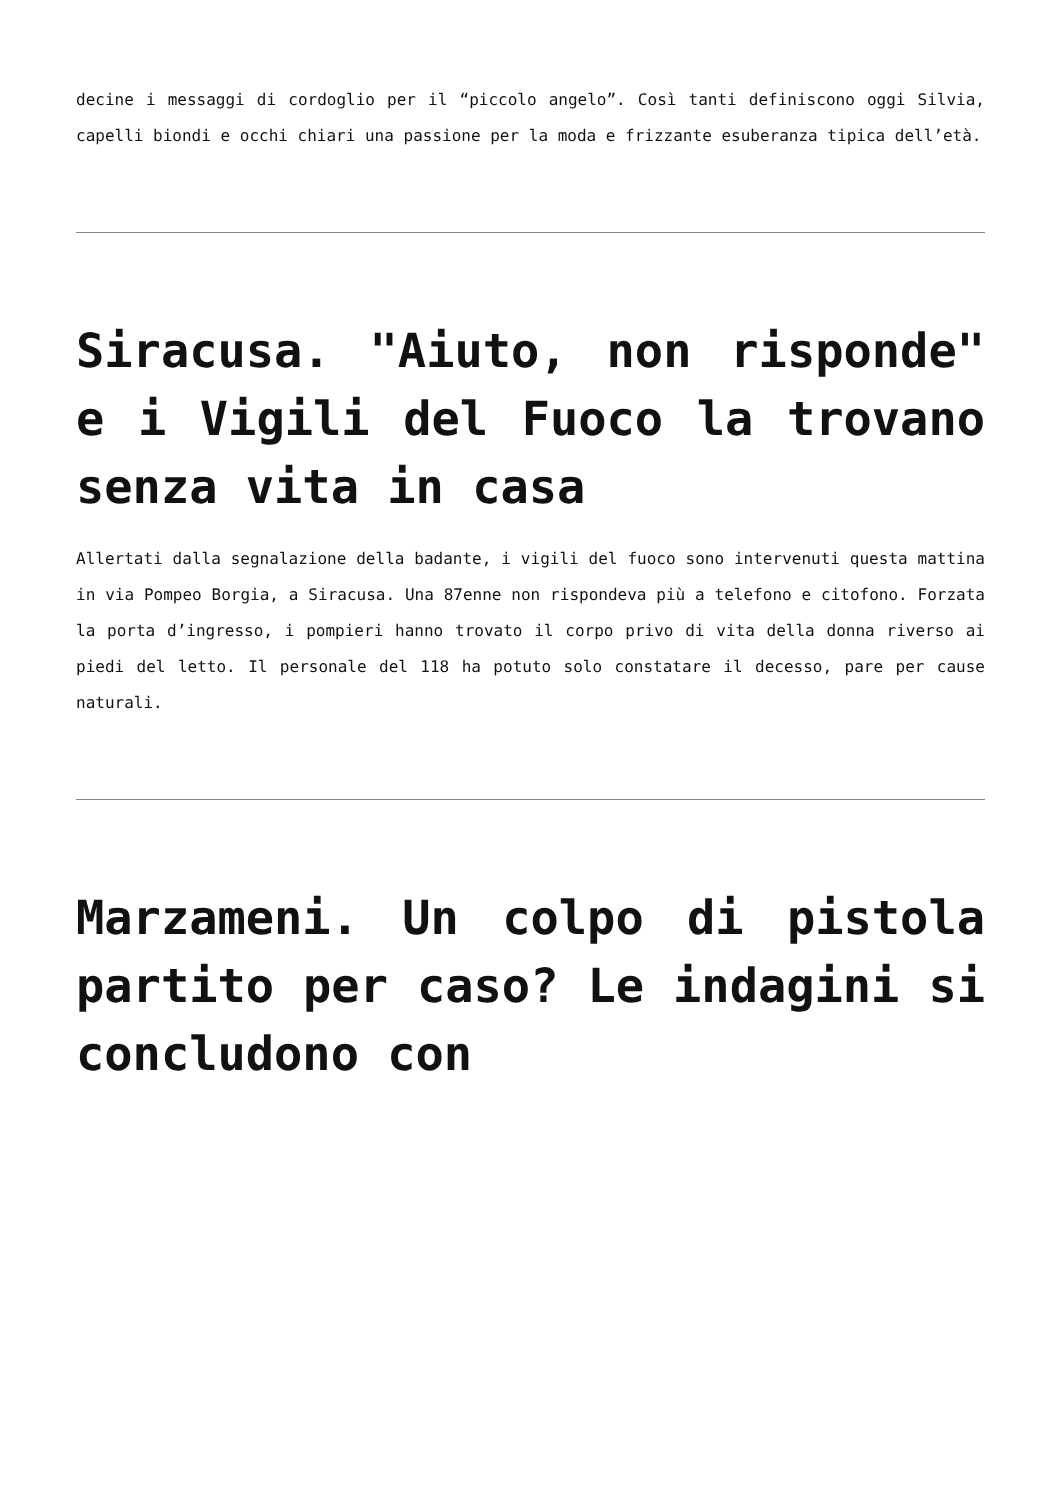decine i messaggi di cordoglio per il “piccolo angelo”. Così tanti definiscono oggi Silvia, capelli biondi e occhi chiari una passione per la moda e frizzante esuberanza tipica dell’età.
Siracusa. "Aiuto, non risponde" e i Vigili del Fuoco la trovano senza vita in casa
Allertati dalla segnalazione della badante, i vigili del fuoco sono intervenuti questa mattina in via Pompeo Borgia, a Siracusa. Una 87enne non rispondeva più a telefono e citofono. Forzata la porta d’ingresso, i pompieri hanno trovato il corpo privo di vita della donna riverso ai piedi del letto. Il personale del 118 ha potuto solo constatare il decesso, pare per cause naturali.
Marzameni. Un colpo di pistola partito per caso? Le indagini si concludono con